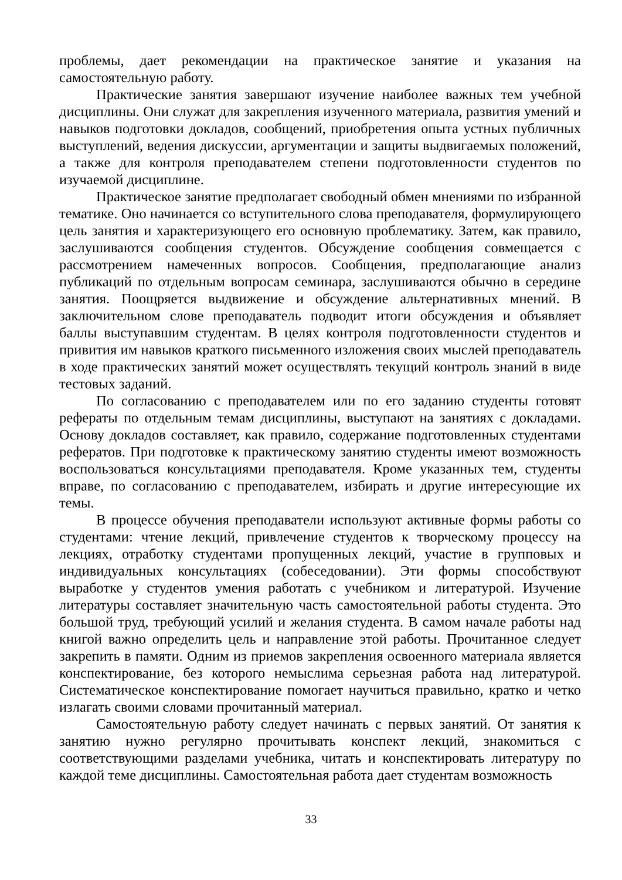проблемы, дает рекомендации на практическое занятие и указания на самостоятельную работу.
Практические занятия завершают изучение наиболее важных тем учебной дисциплины. Они служат для закрепления изученного материала, развития умений и навыков подготовки докладов, сообщений, приобретения опыта устных публичных выступлений, ведения дискуссии, аргументации и защиты выдвигаемых положений, а также для контроля преподавателем степени подготовленности студентов по изучаемой дисциплине.
Практическое занятие предполагает свободный обмен мнениями по избранной тематике. Оно начинается со вступительного слова преподавателя, формулирующего цель занятия и характеризующего его основную проблематику. Затем, как правило, заслушиваются сообщения студентов. Обсуждение сообщения совмещается с рассмотрением намеченных вопросов. Сообщения, предполагающие анализ публикаций по отдельным вопросам семинара, заслушиваются обычно в середине занятия. Поощряется выдвижение и обсуждение альтернативных мнений. В заключительном слове преподаватель подводит итоги обсуждения и объявляет баллы выступавшим студентам. В целях контроля подготовленности студентов и привития им навыков краткого письменного изложения своих мыслей преподаватель в ходе практических занятий может осуществлять текущий контроль знаний в виде тестовых заданий.
По согласованию с преподавателем или по его заданию студенты готовят рефераты по отдельным темам дисциплины, выступают на занятиях с докладами. Основу докладов составляет, как правило, содержание подготовленных студентами рефератов. При подготовке к практическому занятию студенты имеют возможность воспользоваться консультациями преподавателя. Кроме указанных тем, студенты вправе, по согласованию с преподавателем, избирать и другие интересующие их темы.
В процессе обучения преподаватели используют активные формы работы со студентами: чтение лекций, привлечение студентов к творческому процессу на лекциях, отработку студентами пропущенных лекций, участие в групповых и индивидуальных консультациях (собеседовании). Эти формы способствуют выработке у студентов умения работать с учебником и литературой. Изучение литературы составляет значительную часть самостоятельной работы студента. Это большой труд, требующий усилий и желания студента. В самом начале работы над книгой важно определить цель и направление этой работы. Прочитанное следует закрепить в памяти. Одним из приемов закрепления освоенного материала является конспектирование, без которого немыслима серьезная работа над литературой. Систематическое конспектирование помогает научиться правильно, кратко и четко излагать своими словами прочитанный материал.
Самостоятельную работу следует начинать с первых занятий. От занятия к занятию нужно регулярно прочитывать конспект лекций, знакомиться с соответствующими разделами учебника, читать и конспектировать литературу по каждой теме дисциплины. Самостоятельная работа дает студентам возможность
33